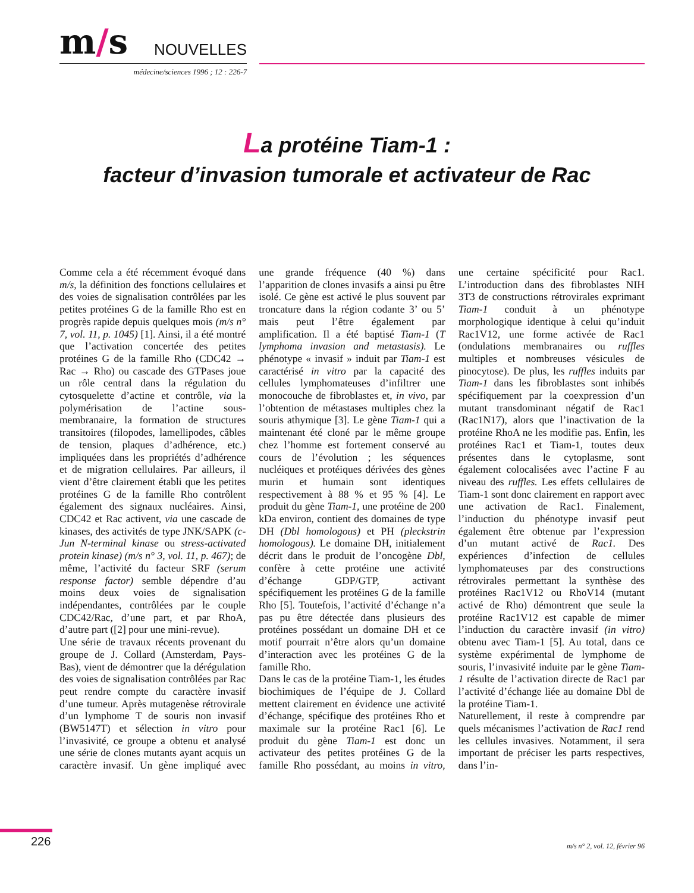m/s
NOUVELLES
médecine/sciences 1996 ; 12 : 226-7
La protéine Tiam-1 :
facteur d’invasion tumorale et activateur de Rac
Comme cela a été récemment évoqué dans m/s, la définition des fonctions cellulaires et des voies de signalisation contrôlées par les petites protéines G de la famille Rho est en progrès rapide depuis quelques mois (m/s n° 7, vol. 11, p. 1045) [1]. Ainsi, il a été montré que l’activation concertée des petites protéines G de la famille Rho (CDC42 → Rac → Rho) ou cascade des GTPases joue un rôle central dans la régulation du cytosquelette d’actine et contrôle, via la polymérisation de l’actine sous-membranaire, la formation de structures transitoires (filopodes, lamellipodes, câbles de tension, plaques d’adhérence, etc.) impliquées dans les propriétés d’adhérence et de migration cellulaires. Par ailleurs, il vient d’être clairement établi que les petites protéines G de la famille Rho contrôlent également des signaux nucléaires. Ainsi, CDC42 et Rac activent, via une cascade de kinases, des activités de type JNK/SAPK (c-Jun N-terminal kinase ou stress-activated protein kinase) (m/s n° 3, vol. 11, p. 467); de même, l’activité du facteur SRF (serum response factor) semble dépendre d’au moins deux voies de signalisation indépendantes, contrôlées par le couple CDC42/Rac, d’une part, et par RhoA, d’autre part ([2] pour une mini-revue).
Une série de travaux récents provenant du groupe de J. Collard (Amsterdam, Pays-Bas), vient de démontrer que la dérégulation des voies de signalisation contrôlées par Rac peut rendre compte du caractère invasif d’une tumeur. Après mutagenèse rétrovirale d’un lymphome T de souris non invasif (BW5147T) et sélection in vitro pour l’invasivité, ce groupe a obtenu et analysé une série de clones mutants ayant acquis un caractère invasif. Un gène impliqué avec une grande fréquence (40 %) dans l’apparition de clones invasifs a ainsi pu être isolé. Ce gène est activé le plus souvent par troncature dans la région codante 3’ ou 5’ mais peut l’être également par amplification. Il a été baptisé Tiam-1 (T lymphoma invasion and metastasis). Le phénotype « invasif » induit par Tiam-1 est caractérisé in vitro par la capacité des cellules lymphomateuses d’infiltrer une monocouche de fibroblastes et, in vivo, par l’obtention de métastases multiples chez la souris athymique [3]. Le gène Tiam-1 qui a maintenant été cloné par le même groupe chez l’homme est fortement conservé au cours de l’évolution ; les séquences nucléiques et protéiques dérivées des gènes murin et humain sont identiques respectivement à 88 % et 95 % [4]. Le produit du gène Tiam-1, une protéine de 200 kDa environ, contient des domaines de type DH (Dbl homologous) et PH (pleckstrin homologous). Le domaine DH, initialement décrit dans le produit de l’oncogène Dbl, confère à cette protéine une activité d’échange GDP/GTP, activant spécifiquement les protéines G de la famille Rho [5]. Toutefois, l’activité d’échange n’a pas pu être détectée dans plusieurs des protéines possédant un domaine DH et ce motif pourrait n’être alors qu’un domaine d’interaction avec les protéines G de la famille Rho.
Dans le cas de la protéine Tiam-1, les études biochimiques de l’équipe de J. Collard mettent clairement en évidence une activité d’échange, spécifique des protéines Rho et maximale sur la protéine Rac1 [6]. Le produit du gène Tiam-1 est donc un activateur des petites protéines G de la famille Rho possédant, au moins in vitro, une certaine spécificité pour Rac1. L’introduction dans des fibroblastes NIH 3T3 de constructions rétrovirales exprimant Tiam-1 conduit à un phénotype morphologique identique à celui qu’induit Rac1V12, une forme activée de Rac1 (ondulations membranaires ou ruffles multiples et nombreuses vésicules de pinocytose). De plus, les ruffles induits par Tiam-1 dans les fibroblastes sont inhibés spécifiquement par la coexpression d’un mutant transdominant négatif de Rac1 (Rac1N17), alors que l’inactivation de la protéine RhoA ne les modifie pas. Enfin, les protéines Rac1 et Tiam-1, toutes deux présentes dans le cytoplasme, sont également colocalisées avec l’actine F au niveau des ruffles. Les effets cellulaires de Tiam-1 sont donc clairement en rapport avec une activation de Rac1. Finalement, l’induction du phénotype invasif peut également être obtenue par l’expression d’un mutant activé de Rac1. Des expériences d’infection de cellules lymphomateuses par des constructions rétrovirales permettant la synthèse des protéines Rac1V12 ou RhoV14 (mutant activé de Rho) démontrent que seule la protéine Rac1V12 est capable de mimer l’induction du caractère invasif (in vitro) obtenu avec Tiam-1 [5]. Au total, dans ce système expérimental de lymphome de souris, l’invasivité induite par le gène Tiam-1 résulte de l’activation directe de Rac1 par l’activité d’échange liée au domaine Dbl de la protéine Tiam-1.
Naturellement, il reste à comprendre par quels mécanismes l’activation de Rac1 rend les cellules invasives. Notamment, il sera important de préciser les parts respectives, dans l’in-
226 m/s n° 2, vol. 12, février 96